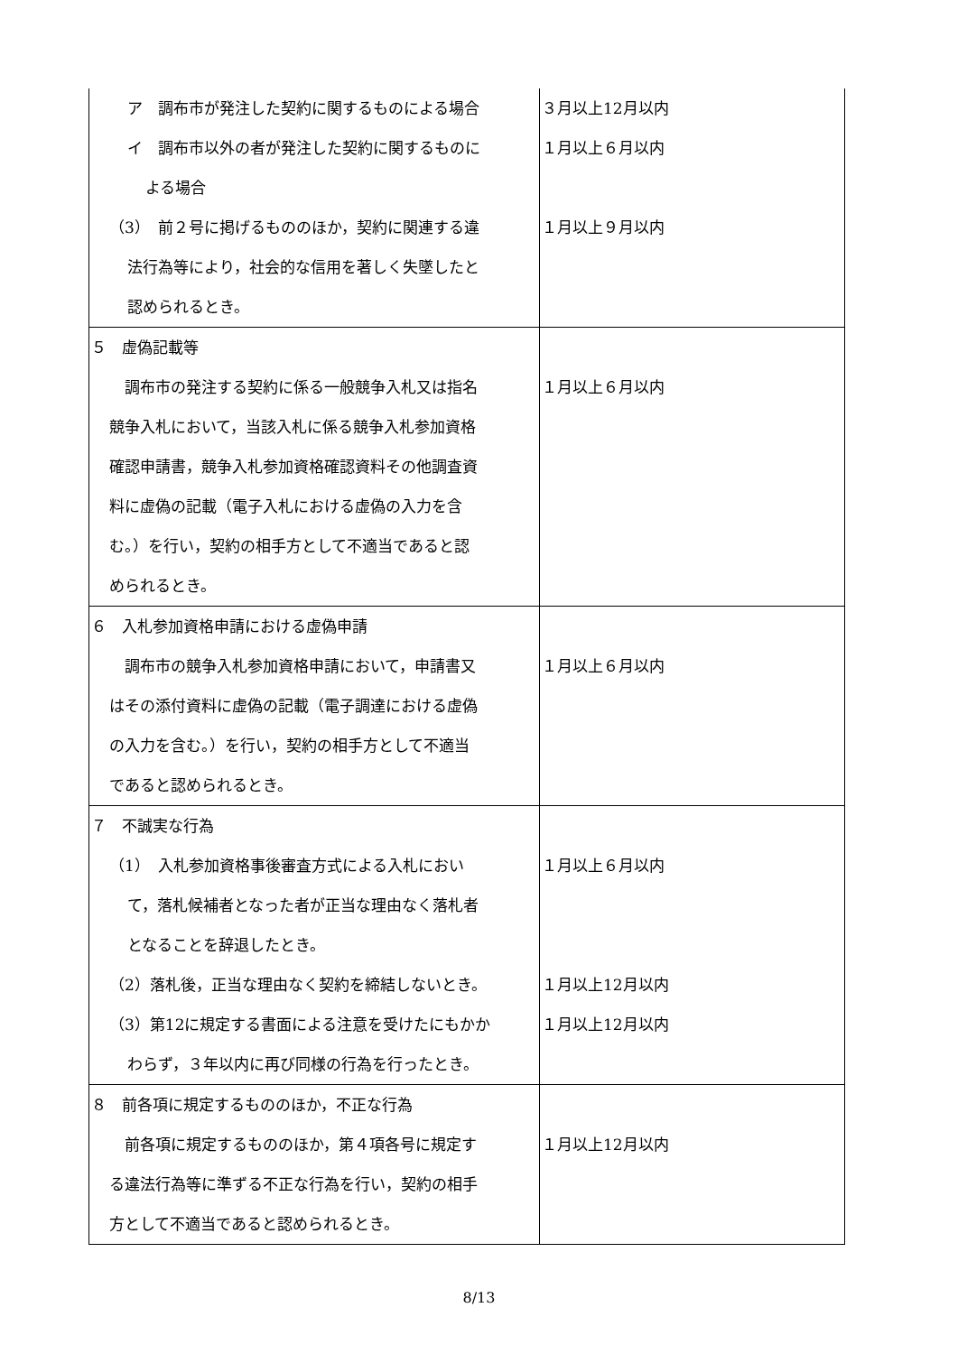| ア 調布市が発注した契約に関するものによる場合 イ 調布市以外の者が発注した契約に関するものに よる場合 （3） 前２号に掲げるもののほか，契約に関連する違 法行為等により，社会的な信用を著しく失墜したと 認められるとき。 | ３月以上12月以内 １月以上６月以内 １月以上９月以内 |
| ５ 虚偽記載等 調布市の発注する契約に係る一般競争入札又は指名 競争入札において，当該入札に係る競争入札参加資格 確認申請書，競争入札参加資格確認資料その他調査資 料に虚偽の記載（電子入札における虚偽の入力を含 む。）を行い，契約の相手方として不適当であると認 められるとき。 | １月以上６月以内 |
| ６ 入札参加資格申請における虚偽申請 調布市の競争入札参加資格申請において，申請書又 はその添付資料に虚偽の記載（電子調達における虚偽 の入力を含む。）を行い，契約の相手方として不適当 であると認められるとき。 | １月以上６月以内 |
| ７ 不誠実な行為 （1） 入札参加資格事後審査方式による入札におい て，落札候補者となった者が正当な理由なく落札者 となることを辞退したとき。 （2）落札後，正当な理由なく契約を締結しないとき。 （3）第12に規定する書面による注意を受けたにもかか わらず，３年以内に再び同様の行為を行ったとき。 | １月以上６月以内 １月以上12月以内 １月以上12月以内 |
| ８ 前各項に規定するもののほか，不正な行為 前各項に規定するもののほか，第４項各号に規定す る違法行為等に準ずる不正な行為を行い，契約の相手 方として不適当であると認められるとき。 | １月以上12月以内 |
8/13